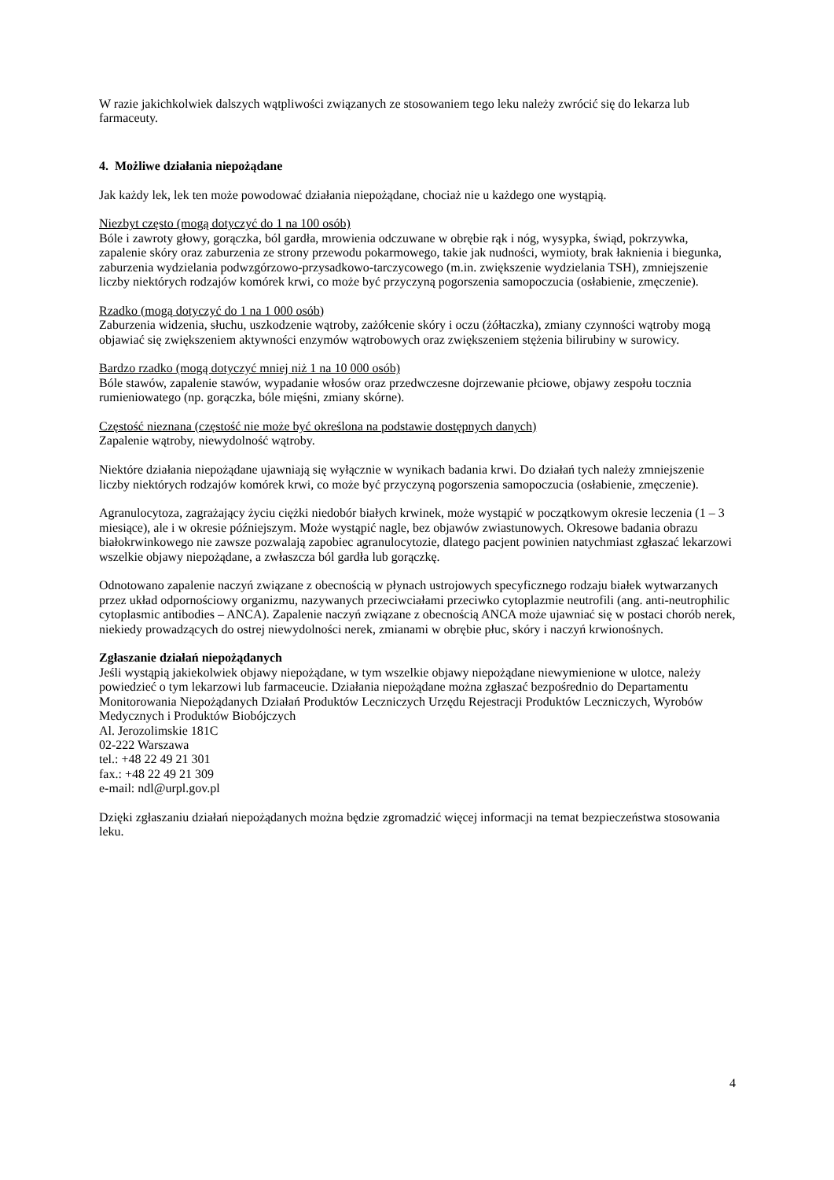W razie jakichkolwiek dalszych wątpliwości związanych ze stosowaniem tego leku należy zwrócić się do lekarza lub farmaceuty.
4. Możliwe działania niepożądane
Jak każdy lek, lek ten może powodować działania niepożądane, chociaż nie u każdego one wystąpią.
Niezbyt często (mogą dotyczyć do 1 na 100 osób)
Bóle i zawroty głowy, gorączka, ból gardła, mrowienia odczuwane w obrębie rąk i nóg, wysypka, świąd, pokrzywka, zapalenie skóry oraz zaburzenia ze strony przewodu pokarmowego, takie jak nudności, wymioty, brak łaknienia i biegunka, zaburzenia wydzielania podwzgórzowo-przysadkowo-tarczycowego (m.in. zwiększenie wydzielania TSH), zmniejszenie liczby niektórych rodzajów komórek krwi, co może być przyczyną pogorszenia samopoczucia (osłabienie, zmęczenie).
Rzadko (mogą dotyczyć do 1 na 1 000 osób)
Zaburzenia widzenia, słuchu, uszkodzenie wątroby, zażółcenie skóry i oczu (żółtaczka), zmiany czynności wątroby mogą objawiać się zwiększeniem aktywności enzymów wątrobowych oraz zwiększeniem stężenia bilirubiny w surowicy.
Bardzo rzadko (mogą dotyczyć mniej niż 1 na 10 000 osób)
Bóle stawów, zapalenie stawów, wypadanie włosów oraz przedwczesne dojrzewanie płciowe, objawy zespołu tocznia rumieniowatego (np. gorączka, bóle mięśni, zmiany skórne).
Częstość nieznana (częstość nie może być określona na podstawie dostępnych danych)
Zapalenie wątroby, niewydolność wątroby.
Niektóre działania niepożądane ujawniają się wyłącznie w wynikach badania krwi. Do działań tych należy zmniejszenie liczby niektórych rodzajów komórek krwi, co może być przyczyną pogorszenia samopoczucia (osłabienie, zmęczenie).
Agranulocytoza, zagrażający życiu ciężki niedobór białych krwinek, może wystąpić w początkowym okresie leczenia (1 – 3 miesiące), ale i w okresie późniejszym. Może wystąpić nagle, bez objawów zwiastunowych. Okresowe badania obrazu białokrwinkowego nie zawsze pozwalają zapobiec agranulocytozie, dlatego pacjent powinien natychmiast zgłaszać lekarzowi wszelkie objawy niepożądane, a zwłaszcza ból gardła lub gorączkę.
Odnotowano zapalenie naczyń związane z obecnością w płynach ustrojowych specyficznego rodzaju białek wytwarzanych przez układ odpornościowy organizmu, nazywanych przeciwciałami przeciwko cytoplazmie neutrofili (ang. anti-neutrophilic cytoplasmic antibodies – ANCA). Zapalenie naczyń związane z obecnością ANCA może ujawniać się w postaci chorób nerek, niekiedy prowadzących do ostrej niewydolności nerek, zmianami w obrębie płuc, skóry i naczyń krwionośnych.
Zgłaszanie działań niepożądanych
Jeśli wystąpią jakiekolwiek objawy niepożądane, w tym wszelkie objawy niepożądane niewymienione w ulotce, należy powiedzieć o tym lekarzowi lub farmaceucie. Działania niepożądane można zgłaszać bezpośrednio do Departamentu Monitorowania Niepożądanych Działań Produktów Leczniczych Urzędu Rejestracji Produktów Leczniczych, Wyrobów Medycznych i Produktów Biobójczych
Al. Jerozolimskie 181C
02-222 Warszawa
tel.: +48 22 49 21 301
fax.: +48 22 49 21 309
e-mail: ndl@urpl.gov.pl
Dzięki zgłaszaniu działań niepożądanych można będzie zgromadzić więcej informacji na temat bezpieczeństwa stosowania leku.
4